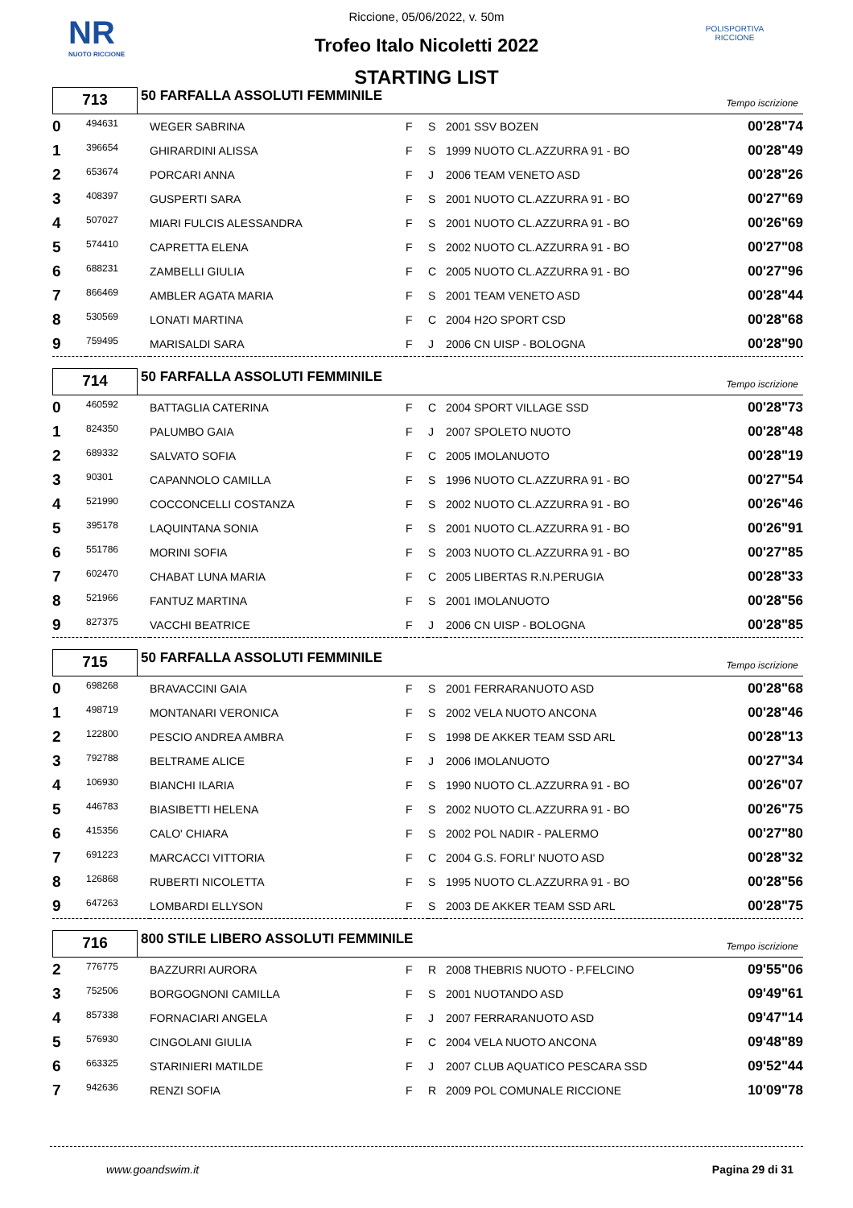NR
NUOTO RICCIONE
POLISPORTIVA RICCIONE
Riccione, 05/06/2022, v. 50m
Trofeo Italo Nicoletti 2022
STARTING LIST
713
50 FARFALLA ASSOLUTI FEMMINILE Tempo iscrizione
| 0 | 494631 | WEGER SABRINA | F | S | 2001 SSV BOZEN | 00'28"74 |
| 1 | 396654 | GHIRARDINI ALISSA | F | S | 1999 NUOTO CL.AZZURRA 91 - BO | 00'28"49 |
| 2 | 653674 | PORCARI ANNA | F | J | 2006 TEAM VENETO ASD | 00'28"26 |
| 3 | 408397 | GUSPERTI SARA | F | S | 2001 NUOTO CL.AZZURRA 91 - BO | 00'27"69 |
| 4 | 507027 | MIARI FULCIS ALESSANDRA | F | S | 2001 NUOTO CL.AZZURRA 91 - BO | 00'26"69 |
| 5 | 574410 | CAPRETTA ELENA | F | S | 2002 NUOTO CL.AZZURRA 91 - BO | 00'27"08 |
| 6 | 688231 | ZAMBELLI GIULIA | F | C | 2005 NUOTO CL.AZZURRA 91 - BO | 00'27"96 |
| 7 | 866469 | AMBLER AGATA MARIA | F | S | 2001 TEAM VENETO ASD | 00'28"44 |
| 8 | 530569 | LONATI MARTINA | F | C | 2004 H2O SPORT CSD | 00'28"68 |
| 9 | 759495 | MARISALDI SARA | F | J | 2006 CN UISP - BOLOGNA | 00'28"90 |
714
50 FARFALLA ASSOLUTI FEMMINILE Tempo iscrizione
| 0 | 460592 | BATTAGLIA CATERINA | F | C | 2004 SPORT VILLAGE SSD | 00'28"73 |
| 1 | 824350 | PALUMBO GAIA | F | J | 2007 SPOLETO NUOTO | 00'28"48 |
| 2 | 689332 | SALVATO SOFIA | F | C | 2005 IMOLANUOTO | 00'28"19 |
| 3 | 90301 | CAPANNOLO CAMILLA | F | S | 1996 NUOTO CL.AZZURRA 91 - BO | 00'27"54 |
| 4 | 521990 | COCCONCELLI COSTANZA | F | S | 2002 NUOTO CL.AZZURRA 91 - BO | 00'26"46 |
| 5 | 395178 | LAQUINTANA SONIA | F | S | 2001 NUOTO CL.AZZURRA 91 - BO | 00'26"91 |
| 6 | 551786 | MORINI SOFIA | F | S | 2003 NUOTO CL.AZZURRA 91 - BO | 00'27"85 |
| 7 | 602470 | CHABAT LUNA MARIA | F | C | 2005 LIBERTAS R.N.PERUGIA | 00'28"33 |
| 8 | 521966 | FANTUZ MARTINA | F | S | 2001 IMOLANUOTO | 00'28"56 |
| 9 | 827375 | VACCHI BEATRICE | F | J | 2006 CN UISP - BOLOGNA | 00'28"85 |
715
50 FARFALLA ASSOLUTI FEMMINILE Tempo iscrizione
| 0 | 698268 | BRAVACCINI GAIA | F | S | 2001 FERRARANUOTO ASD | 00'28"68 |
| 1 | 498719 | MONTANARI VERONICA | F | S | 2002 VELA NUOTO ANCONA | 00'28"46 |
| 2 | 122800 | PESCIO ANDREA AMBRA | F | S | 1998 DE AKKER TEAM SSD ARL | 00'28"13 |
| 3 | 792788 | BELTRAME ALICE | F | J | 2006 IMOLANUOTO | 00'27"34 |
| 4 | 106930 | BIANCHI ILARIA | F | S | 1990 NUOTO CL.AZZURRA 91 - BO | 00'26"07 |
| 5 | 446783 | BIASIBETTI HELENA | F | S | 2002 NUOTO CL.AZZURRA 91 - BO | 00'26"75 |
| 6 | 415356 | CALO' CHIARA | F | S | 2002 POL NADIR - PALERMO | 00'27"80 |
| 7 | 691223 | MARCACCI VITTORIA | F | C | 2004 G.S. FORLI' NUOTO ASD | 00'28"32 |
| 8 | 126868 | RUBERTI NICOLETTA | F | S | 1995 NUOTO CL.AZZURRA 91 - BO | 00'28"56 |
| 9 | 647263 | LOMBARDI ELLYSON | F | S | 2003 DE AKKER TEAM SSD ARL | 00'28"75 |
716
800 STILE LIBERO ASSOLUTI FEMMINILE Tempo iscrizione
| 2 | 776775 | BAZZURRI AURORA | F | R | 2008 THEBRIS NUOTO - P.FELCINO | 09'55"06 |
| 3 | 752506 | BORGOGNONI CAMILLA | F | S | 2001 NUOTANDO ASD | 09'49"61 |
| 4 | 857338 | FORNACIARI ANGELA | F | J | 2007 FERRARANUOTO ASD | 09'47"14 |
| 5 | 576930 | CINGOLANI GIULIA | F | C | 2004 VELA NUOTO ANCONA | 09'48"89 |
| 6 | 663325 | STARINIERI MATILDE | F | J | 2007 CLUB AQUATICO PESCARA SSD | 09'52"44 |
| 7 | 942636 | RENZI SOFIA | F | R | 2009 POL COMUNALE RICCIONE | 10'09"78 |
www.goandswim.it Pagina 29 di 31